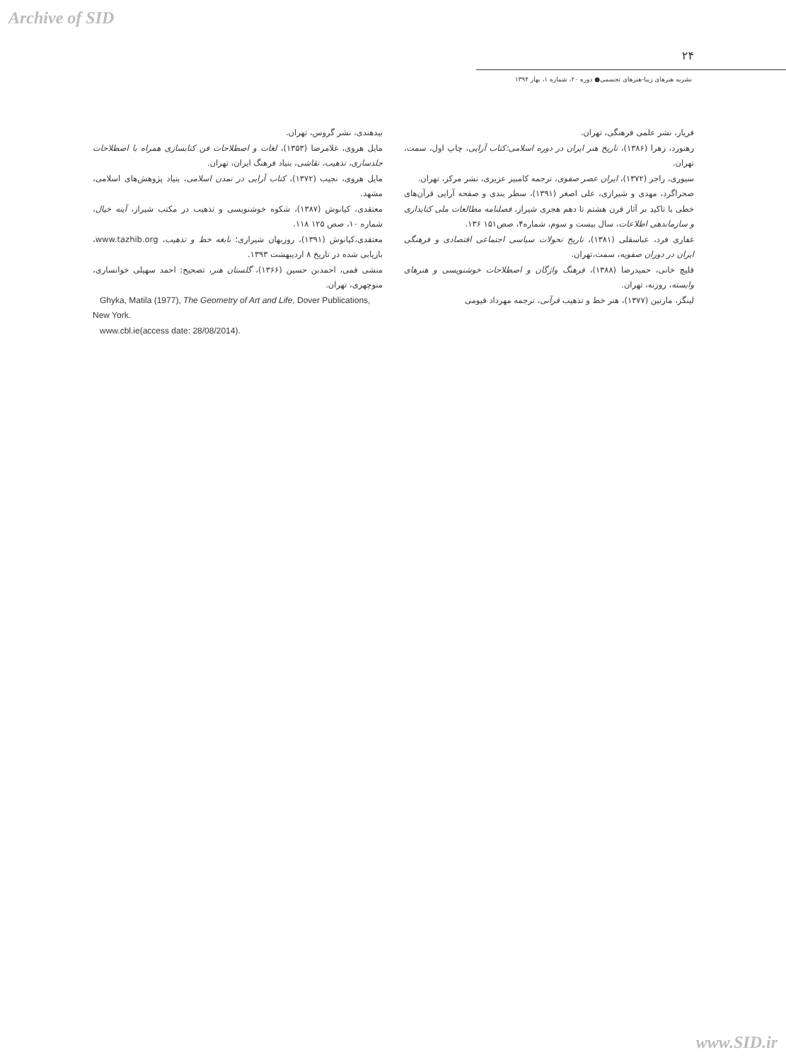Archive of SID
۲۴
نشریه هنرهای زیبا-هنرهای تجسمی● دوره ۲۰، شماره ۱، بهار ۱۳۹۴
فریار، نشر علمی فرهنگی، تهران.
رهنورد، زهرا (۱۳۸۶)، تاریخ هنر ایران در دوره اسلامی:کتاب آرایی، چاپ اول، سمت، تهران.
سیوری، راجر (۱۳۷۲)، ایران عصر صفوی، ترجمه کامبیز عزیزی، نشر مرکز، تهران.
صحراگرد، مهدی و شیرازی، علی اصغر (۱۳۹۱)، سطر بندی و صفحه آرایی قرآن‌های خطی با تاکید بر آثار قرن هشتم تا دهم هجری شیراز، فصلنامه مطالعات ملی کتابداری و سازماندهی اطلاعات، سال بیست و سوم، شماره۴، صص۱۵۱ ۱۳۶.
غفاری فرد، عباسقلی (۱۳۸۱)، تاریخ تحولات سیاسی اجتماعی اقتصادی و فرهنگی ایران در دوران صفویه، سمت،تهران.
قلیچ خانی، حمیدرضا (۱۳۸۸)، فرهنگ واژگان و اصطلاحات خوشنویسی و هنرهای وابسته، روزنه، تهران.
لینگز، مارتین (۱۳۷۷)، هنر خط و تذهیب قرآنی، ترجمه مهرداد قیومی
بیدهندی، نشر گروس، تهران.
مایل هروی، غلامرضا (۱۳۵۳)، لغات و اصطلاحات فن کتابسازی همراه با اصطلاحات جلدسازی، تذهیب، نقاشی، بنیاد فرهنگ ایران، تهران.
مایل هروی، نجیب (۱۳۷۲)، کتاب آرایی در تمدن اسلامی، بنیاد پژوهش‌های اسلامی، مشهد.
معتقدی، کیانوش (۱۳۸۷)، شکوه خوشنویسی و تذهیب در مکتب شیراز، آینه خیال، شماره ۱۰، صص ۱۲۵ ۱۱۸.
معتقدی،کیانوش (۱۳۹۱)، روزبهان شیرازی؛ نابغه خط و تذهیب، www.tazhib.org، بازیابی شده در تاریخ ۸ اردیبهشت ۱۳۹۳.
منشی قمی، احمدبن حسین (۱۳۶۶)، گلستان هنر، تصحیح: احمد سهیلی خوانساری، منوچهری، تهران.
Ghyka, Matila (1977), The Geometry of Art and Life, Dover Publications, New York.
www.cbl.ie(access date: 28/08/2014).
www.SID.ir